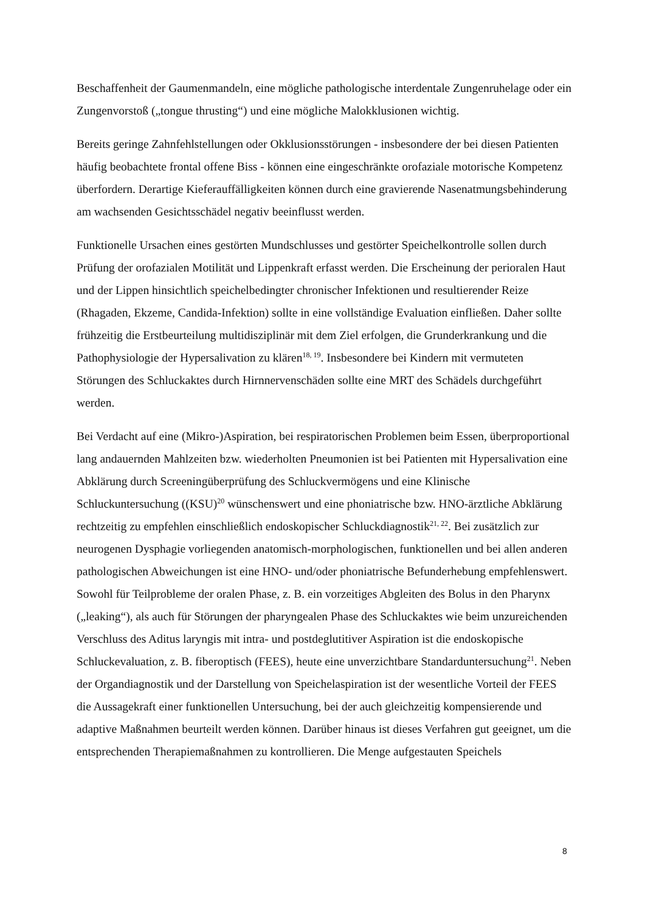Beschaffenheit der Gaumenmandeln, eine mögliche pathologische interdentale Zungenruhelage oder ein Zungenvorstoß („tongue thrusting“) und eine mögliche Malokklusionen wichtig.
Bereits geringe Zahnfehlstellungen oder Okklusionsstörungen - insbesondere der bei diesen Patienten häufig beobachtete frontal offene Biss - können eine eingeschränkte orofaziale motorische Kompetenz überfordern. Derartige Kieferauffälligkeiten können durch eine gravierende Nasenatmungsbehinderung am wachsenden Gesichtsschädel negativ beeinflusst werden.
Funktionelle Ursachen eines gestörten Mundschlusses und gestörter Speichelkontrolle sollen durch Prüfung der orofazialen Motilität und Lippenkraft erfasst werden. Die Erscheinung der perioralen Haut und der Lippen hinsichtlich speichelbedingter chronischer Infektionen und resultierender Reize (Rhagaden, Ekzeme, Candida-Infektion) sollte in eine vollständige Evaluation einfließen. Daher sollte frühzeitig die Erstbeurteilung multidisziplinär mit dem Ziel erfolgen, die Grunderkrankung und die Pathophysiologie der Hypersalivation zu klären<sup>18, 19</sup>. Insbesondere bei Kindern mit vermuteten Störungen des Schluckaktes durch Hirnnervenschäden sollte eine MRT des Schädels durchgeführt werden.
Bei Verdacht auf eine (Mikro-)Aspiration, bei respiratorischen Problemen beim Essen, überproportional lang andauernden Mahlzeiten bzw. wiederholten Pneumonien ist bei Patienten mit Hypersalivation eine Abklärung durch Screeningüberprüfung des Schluckvermögens und eine Klinische Schluckuntersuchung ((KSU)<sup>20</sup> wünschenswert und eine phoniatrische bzw. HNO-ärztliche Abklärung rechtzeitig zu empfehlen einschließlich endoskopischer Schluckdiagnostik<sup>21, 22</sup>. Bei zusätzlich zur neurogenen Dysphagie vorliegenden anatomisch-morphologischen, funktionellen und bei allen anderen pathologischen Abweichungen ist eine HNO- und/oder phoniatrische Befunderhebung empfehlenswert. Sowohl für Teilprobleme der oralen Phase, z. B. ein vorzeitiges Abgleiten des Bolus in den Pharynx („leaking“), als auch für Störungen der pharyngealen Phase des Schluckaktes wie beim unzureichenden Verschluss des Aditus laryngis mit intra- und postdeglutitiver Aspiration ist die endoskopische Schluckevaluation, z. B. fiberoptisch (FEES), heute eine unverzichtbare Standarduntersuchung<sup>21</sup>. Neben der Organdiagnostik und der Darstellung von Speichelaspiration ist der wesentliche Vorteil der FEES die Aussagekraft einer funktionellen Untersuchung, bei der auch gleichzeitig kompensierende und adaptive Maßnahmen beurteilt werden können. Darüber hinaus ist dieses Verfahren gut geeignet, um die entsprechenden Therapiemaßnahmen zu kontrollieren. Die Menge aufgestauten Speichels
8